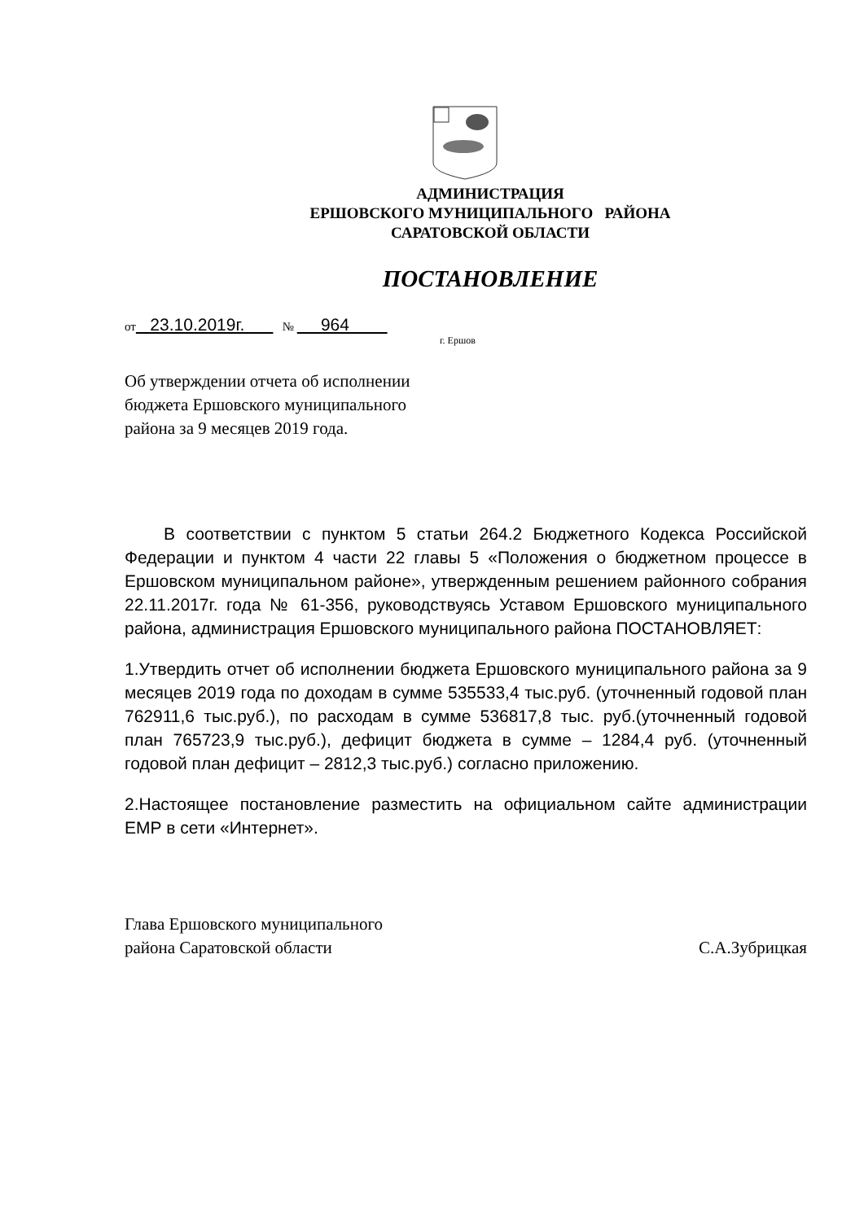АДМИНИСТРАЦИЯ
ЕРШОВСКОГО МУНИЦИПАЛЬНОГО РАЙОНА
САРАТОВСКОЙ ОБЛАСТИ
ПОСТАНОВЛЕНИЕ
от 23.10.2019г. № 964
г. Ершов
Об утверждении отчета об исполнении
бюджета Ершовского муниципального
района за 9 месяцев 2019 года.
В соответствии с пунктом 5 статьи 264.2 Бюджетного Кодекса Российской Федерации и пунктом 4 части 22 главы 5 «Положения о бюджетном процессе в Ершовском муниципальном районе», утвержденным решением районного собрания 22.11.2017г. года № 61-356, руководствуясь Уставом Ершовского муниципального района, администрация Ершовского муниципального района ПОСТАНОВЛЯЕТ:
1.Утвердить отчет об исполнении бюджета Ершовского муниципального района за 9 месяцев 2019 года по доходам в сумме 535533,4 тыс.руб. (уточненный годовой план 762911,6 тыс.руб.), по расходам в сумме 536817,8 тыс. руб.(уточненный годовой план 765723,9 тыс.руб.), дефицит бюджета в сумме – 1284,4 руб. (уточненный годовой план дефицит – 2812,3 тыс.руб.) согласно приложению.
2.Настоящее постановление разместить на официальном сайте администрации ЕМР в сети «Интернет».
Глава Ершовского муниципального
района Саратовской области
С.А.Зубрицкая